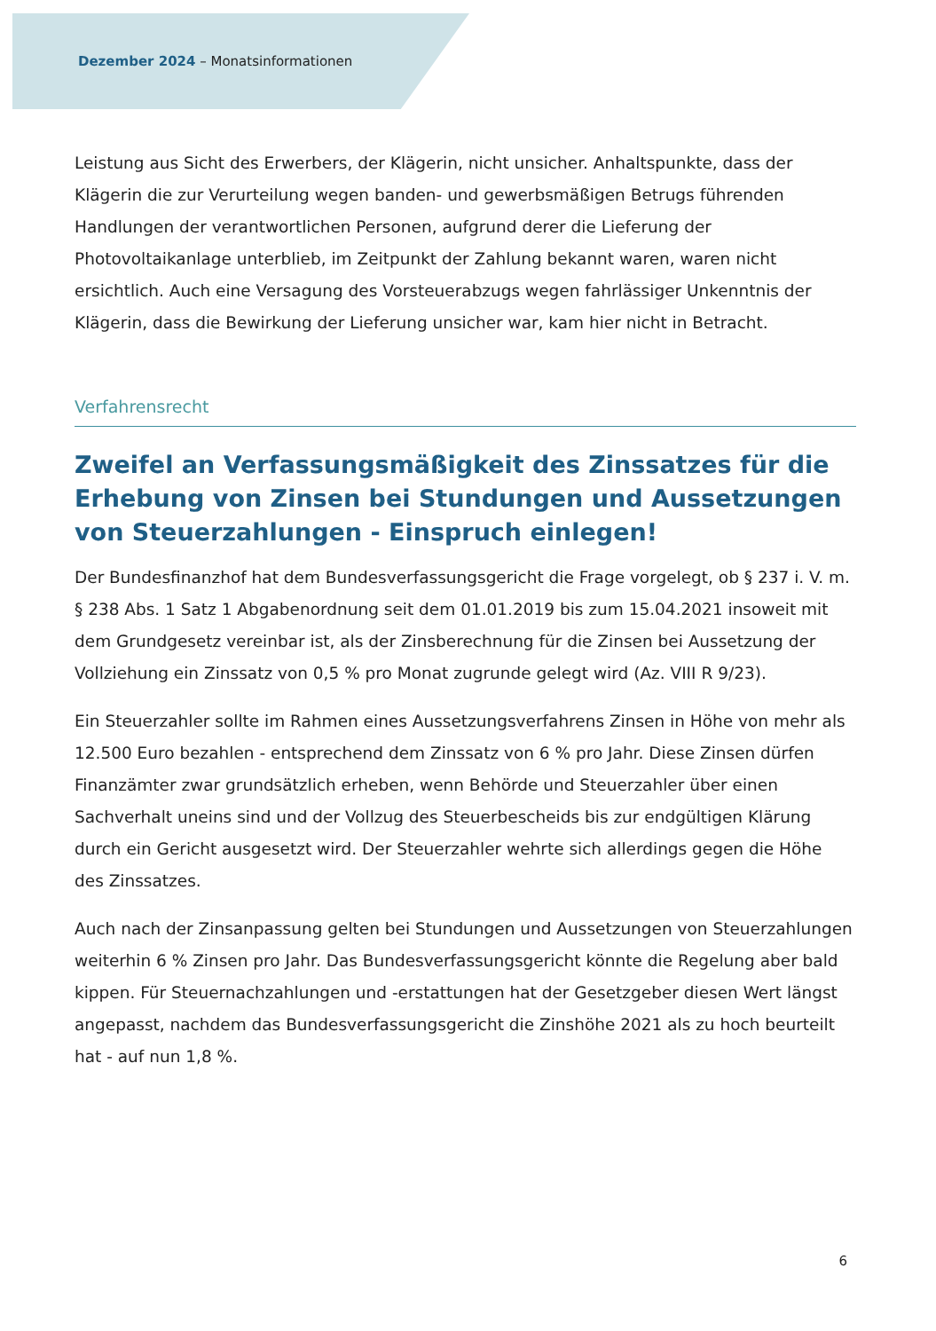Dezember 2024 – Monatsinformationen
Leistung aus Sicht des Erwerbers, der Klägerin, nicht unsicher. Anhaltspunkte, dass der Klägerin die zur Verurteilung wegen banden- und gewerbsmäßigen Betrugs führenden Handlungen der verantwortlichen Personen, aufgrund derer die Lieferung der Photovoltaikanlage unterblieb, im Zeitpunkt der Zahlung bekannt waren, waren nicht ersichtlich. Auch eine Versagung des Vorsteuerabzugs wegen fahrlässiger Unkenntnis der Klägerin, dass die Bewirkung der Lieferung unsicher war, kam hier nicht in Betracht.
Verfahrensrecht
Zweifel an Verfassungsmäßigkeit des Zinssatzes für die Erhebung von Zinsen bei Stundungen und Aussetzungen von Steuerzahlungen - Einspruch einlegen!
Der Bundesfinanzhof hat dem Bundesverfassungsgericht die Frage vorgelegt, ob § 237 i. V. m. § 238 Abs. 1 Satz 1 Abgabenordnung seit dem 01.01.2019 bis zum 15.04.2021 insoweit mit dem Grundgesetz vereinbar ist, als der Zinsberechnung für die Zinsen bei Aussetzung der Vollziehung ein Zinssatz von 0,5 % pro Monat zugrunde gelegt wird (Az. VIII R 9/23).
Ein Steuerzahler sollte im Rahmen eines Aussetzungsverfahrens Zinsen in Höhe von mehr als 12.500 Euro bezahlen - entsprechend dem Zinssatz von 6 % pro Jahr. Diese Zinsen dürfen Finanzämter zwar grundsätzlich erheben, wenn Behörde und Steuerzahler über einen Sachverhalt uneins sind und der Vollzug des Steuerbescheids bis zur endgültigen Klärung durch ein Gericht ausgesetzt wird. Der Steuerzahler wehrte sich allerdings gegen die Höhe des Zinssatzes.
Auch nach der Zinsanpassung gelten bei Stundungen und Aussetzungen von Steuerzahlungen weiterhin 6 % Zinsen pro Jahr. Das Bundesverfassungsgericht könnte die Regelung aber bald kippen. Für Steuernachzahlungen und -erstattungen hat der Gesetzgeber diesen Wert längst angepasst, nachdem das Bundesverfassungsgericht die Zinshöhe 2021 als zu hoch beurteilt hat - auf nun 1,8 %.
6